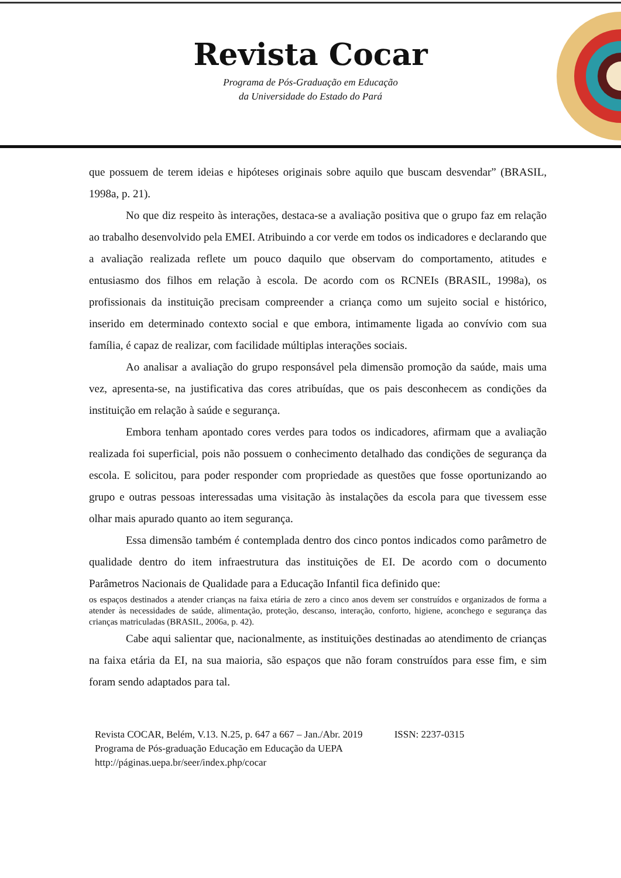Revista Cocar
Programa de Pós-Graduação em Educação
da Universidade do Estado do Pará
que possuem de terem ideias e hipóteses originais sobre aquilo que buscam desvendar” (BRASIL, 1998a, p. 21).
No que diz respeito às interações, destaca-se a avaliação positiva que o grupo faz em relação ao trabalho desenvolvido pela EMEI. Atribuindo a cor verde em todos os indicadores e declarando que a avaliação realizada reflete um pouco daquilo que observam do comportamento, atitudes e entusiasmo dos filhos em relação à escola. De acordo com os RCNEIs (BRASIL, 1998a), os profissionais da instituição precisam compreender a criança como um sujeito social e histórico, inserido em determinado contexto social e que embora, intimamente ligada ao convívio com sua família, é capaz de realizar, com facilidade múltiplas interações sociais.
Ao analisar a avaliação do grupo responsável pela dimensão promoção da saúde, mais uma vez, apresenta-se, na justificativa das cores atribuídas, que os pais desconhecem as condições da instituição em relação à saúde e segurança.
Embora tenham apontado cores verdes para todos os indicadores, afirmam que a avaliação realizada foi superficial, pois não possuem o conhecimento detalhado das condições de segurança da escola. E solicitou, para poder responder com propriedade as questões que fosse oportunizando ao grupo e outras pessoas interessadas uma visitação às instalações da escola para que tivessem esse olhar mais apurado quanto ao item segurança.
Essa dimensão também é contemplada dentro dos cinco pontos indicados como parâmetro de qualidade dentro do item infraestrutura das instituições de EI. De acordo com o documento Parâmetros Nacionais de Qualidade para a Educação Infantil fica definido que:
os espaços destinados a atender crianças na faixa etária de zero a cinco anos devem ser construídos e organizados de forma a atender às necessidades de saúde, alimentação, proteção, descanso, interação, conforto, higiene, aconchego e segurança das crianças matriculadas (BRASIL, 2006a, p. 42).
Cabe aqui salientar que, nacionalmente, as instituições destinadas ao atendimento de crianças na faixa etária da EI, na sua maioria, são espaços que não foram construídos para esse fim, e sim foram sendo adaptados para tal.
Revista COCAR, Belém, V.13. N.25, p. 647 a 667 – Jan./Abr. 2019 ISSN: 2237-0315
Programa de Pós-graduação Educação em Educação da UEPA
http://páginas.uepa.br/seer/index.php/cocar